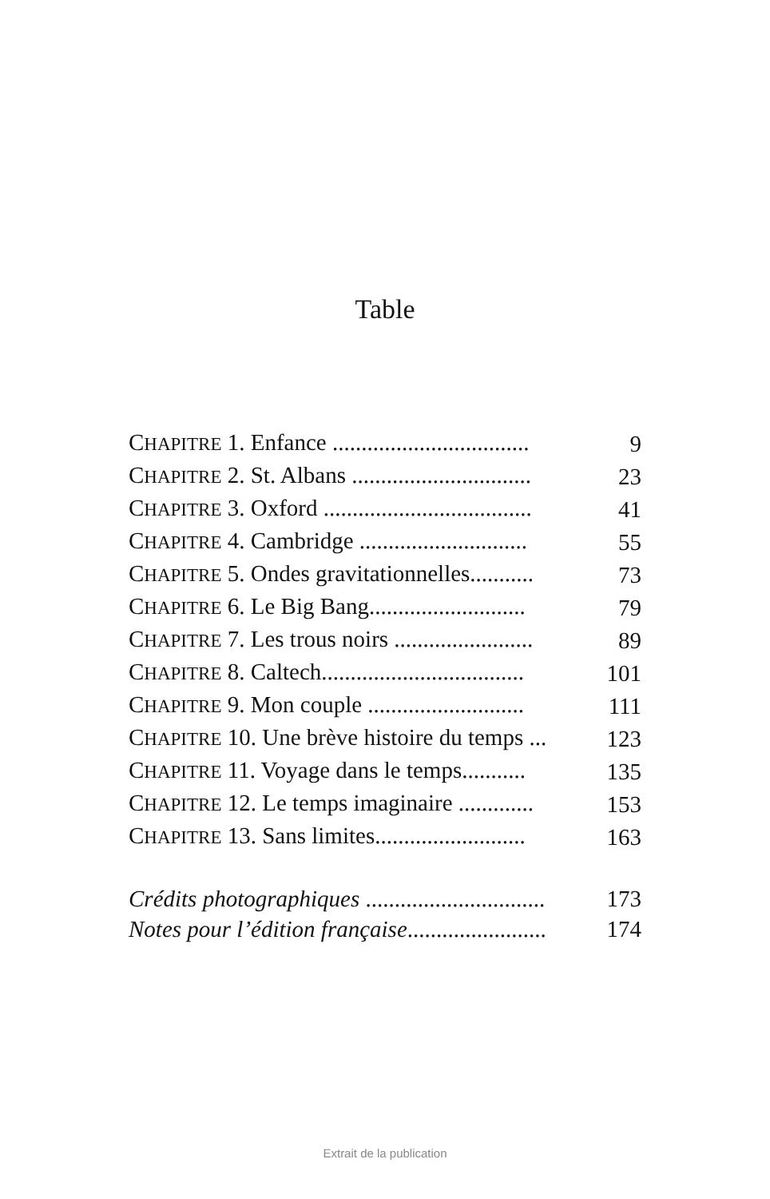Table
| C HAPITRE 1. Enfance .................................. | 9 |
| C HAPITRE 2. St. Albans ............................... | 23 |
| C HAPITRE 3. Oxford .................................... | 41 |
| C HAPITRE 4. Cambridge ............................. | 55 |
| C HAPITRE 5. Ondes gravitationnelles........... | 73 |
| C HAPITRE 6. Le Big Bang........................... | 79 |
| C HAPITRE 7. Les trous noirs ........................ | 89 |
| C HAPITRE 8. Caltech................................... | 101 |
| C HAPITRE 9. Mon couple ........................... | 111 |
| C HAPITRE 10. Une brève histoire du temps ... | 123 |
| C HAPITRE 11. Voyage dans le temps........... | 135 |
| C HAPITRE 12. Le temps imaginaire ............. | 153 |
| C HAPITRE 13. Sans limites.......................... | 163 |
| Crédits photographiques ............................... | 173 |
| Notes pour l’édition française ........................ | 174 |
Extrait de la publication